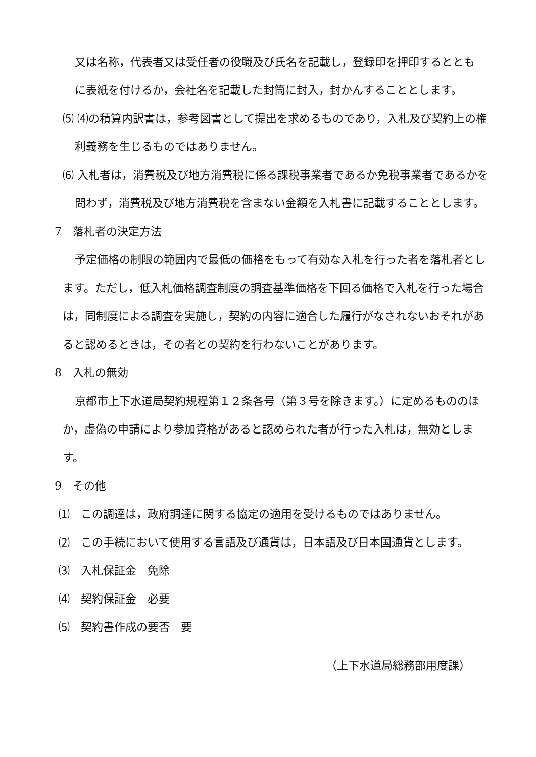又は名称，代表者又は受任者の役職及び氏名を記載し，登録印を押印するととも
に表紙を付けるか，会社名を記載した封筒に封入，封かんすることとします。
⑸ ⑷の積算内訳書は，参考図書として提出を求めるものであり，入札及び契約上の権利義務を生じるものではありません。
⑹ 入札者は，消費税及び地方消費税に係る課税事業者であるか免税事業者であるかを問わず，消費税及び地方消費税を含まない金額を入札書に記載することとします。
7　落札者の決定方法
予定価格の制限の範囲内で最低の価格をもって有効な入札を行った者を落札者とします。ただし，低入札価格調査制度の調査基準価格を下回る価格で入札を行った場合は，同制度による調査を実施し，契約の内容に適合した履行がなされないおそれがあると認めるときは，その者との契約を行わないことがあります。
8　入札の無効
京都市上下水道局契約規程第１２条各号（第３号を除きます。）に定めるもののほか，虚偽の申請により参加資格があると認められた者が行った入札は，無効とします。
9　その他
⑴　この調達は，政府調達に関する協定の適用を受けるものではありません。
⑵　この手続において使用する言語及び通貨は，日本語及び日本国通貨とします。
⑶　入札保証金　免除
⑷　契約保証金　必要
⑸　契約書作成の要否　要
（上下水道局総務部用度課）